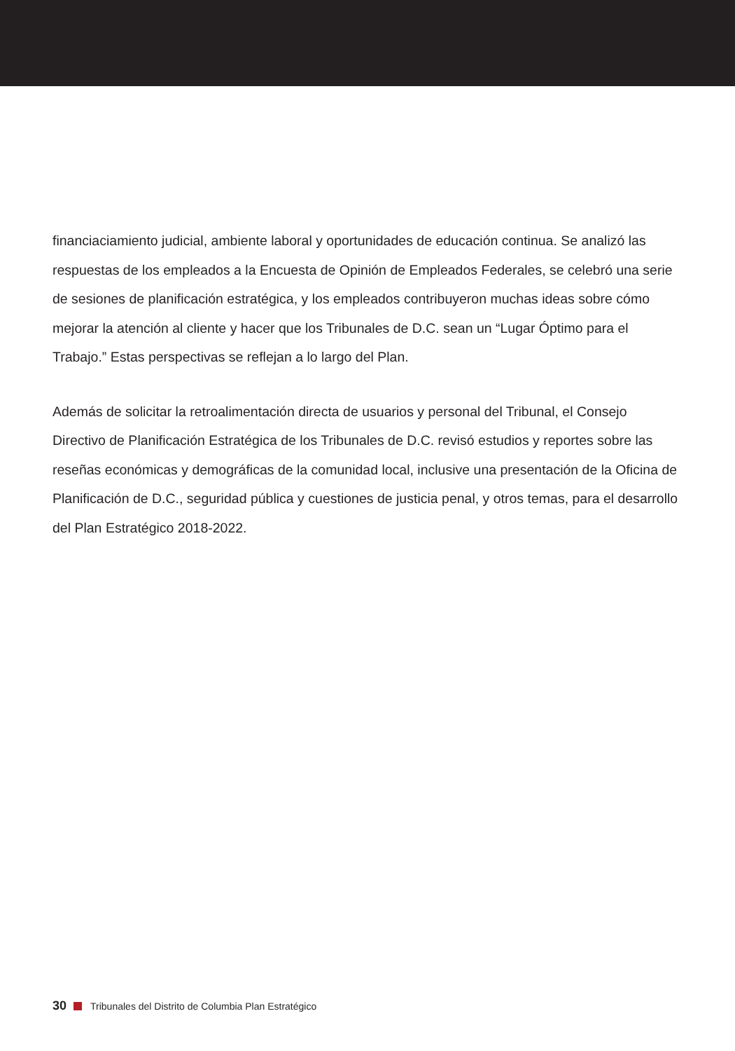financiaciamiento judicial, ambiente laboral y oportunidades de educación continua. Se analizó las respuestas de los empleados a la Encuesta de Opinión de Empleados Federales, se celebró una serie de sesiones de planificación estratégica, y los empleados contribuyeron muchas ideas sobre cómo mejorar la atención al cliente y hacer que los Tribunales de D.C. sean un “Lugar Óptimo para el Trabajo.” Estas perspectivas se reflejan a lo largo del Plan.
Además de solicitar la retroalimentación directa de usuarios y personal del Tribunal, el Consejo Directivo de Planificación Estratégica de los Tribunales de D.C. revisó estudios y reportes sobre las reseñas económicas y demográficas de la comunidad local, inclusive una presentación de la Oficina de Planificación de D.C., seguridad pública y cuestiones de justicia penal, y otros temas, para el desarrollo del Plan Estratégico 2018-2022.
30 Tribunales del Distrito de Columbia Plan Estratégico